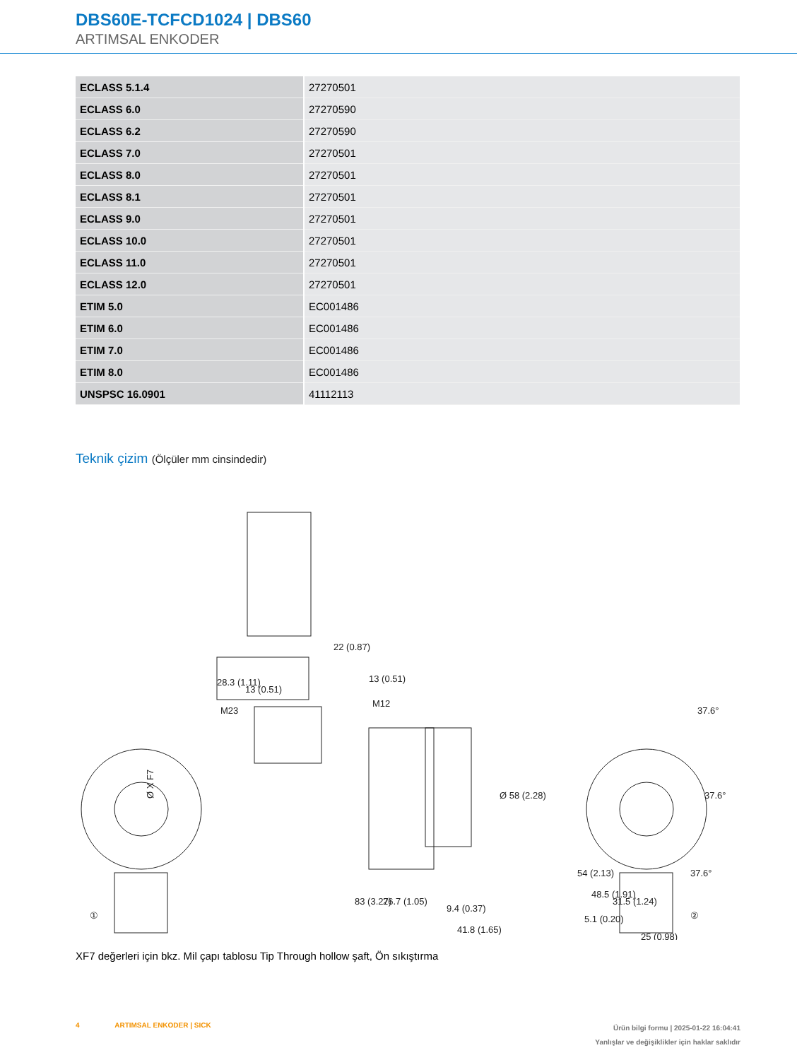DBS60E-TCFCD1024 | DBS60
ARTIMSAL ENKODER
| ECLASS 5.1.4 | 27270501 |
| ECLASS 6.0 | 27270590 |
| ECLASS 6.2 | 27270590 |
| ECLASS 7.0 | 27270501 |
| ECLASS 8.0 | 27270501 |
| ECLASS 8.1 | 27270501 |
| ECLASS 9.0 | 27270501 |
| ECLASS 10.0 | 27270501 |
| ECLASS 11.0 | 27270501 |
| ECLASS 12.0 | 27270501 |
| ETIM 5.0 | EC001486 |
| ETIM 6.0 | EC001486 |
| ETIM 7.0 | EC001486 |
| ETIM 8.0 | EC001486 |
| UNSPSC 16.0901 | 41112113 |
Teknik çizim (Ölçüler mm cinsindedir)
28.3 (1.11)
13 (0.51)
M23
22 (0.87)
13 (0.51)
M12
Ø X F7
83 (3.27)
26.7 (1.05)
9.4 (0.37)
41.8 (1.65)
Ø 58 (2.28)
①
37.6°
37.6°
37.6°
54 (2.13)
48.5 (1.91)
31.5 (1.24)
5.1 (0.20)
25 (0.98)
②
XF7 değerleri için bkz. Mil çapı tablosu Tip Through hollow şaft, Ön sıkıştırma
4 ARTIMSAL ENKODER | SICK
Ürün bilgi formu | 2025-01-22 16:04:41
Yanlışlar ve değişiklikler için haklar saklıdır